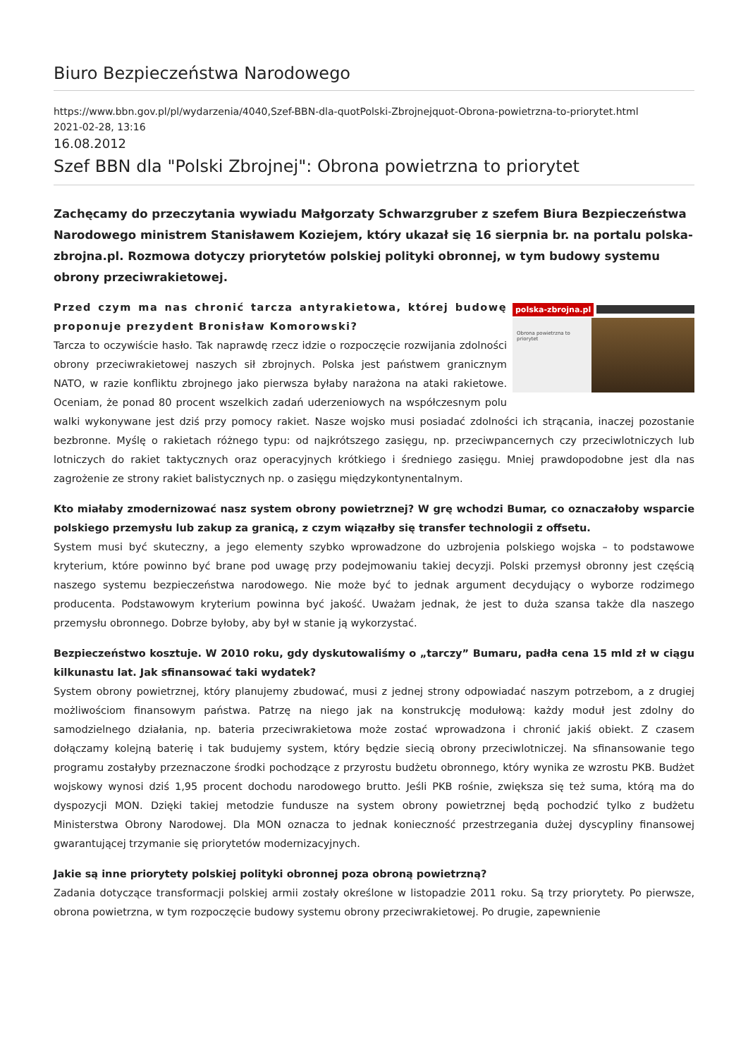Biuro Bezpieczeństwa Narodowego
https://www.bbn.gov.pl/pl/wydarzenia/4040,Szef-BBN-dla-quotPolski-Zbrojnejquot-Obrona-powietrzna-to-priorytet.html
2021-02-28, 13:16
16.08.2012
Szef BBN dla "Polski Zbrojnej": Obrona powietrzna to priorytet
Zachęcamy do przeczytania wywiadu Małgorzaty Schwarzgruber z szefem Biura Bezpieczeństwa Narodowego ministrem Stanisławem Koziejem, który ukazał się 16 sierpnia br. na portalu polska-zbrojna.pl. Rozmowa dotyczy priorytetów polskiej polityki obronnej, w tym budowy systemu obrony przeciwrakietowej.
polska-zbrojna.pl
Obrona powietrzna to priorytet
Przed czym ma nas chronić tarcza antyrakietowa, której budowę proponuje prezydent Bronisław Komorowski?
Tarcza to oczywiście hasło. Tak naprawdę rzecz idzie o rozpoczęcie rozwijania zdolności obrony przeciwrakietowej naszych sił zbrojnych. Polska jest państwem granicznym NATO, w razie konfliktu zbrojnego jako pierwsza byłaby narażona na ataki rakietowe. Oceniam, że ponad 80 procent wszelkich zadań uderzeniowych na współczesnym polu walki wykonywane jest dziś przy pomocy rakiet. Nasze wojsko musi posiadać zdolności ich strącania, inaczej pozostanie bezbronne. Myślę o rakietach różnego typu: od najkrótszego zasięgu, np. przeciwpancernych czy przeciwlotniczych lub lotniczych do rakiet taktycznych oraz operacyjnych krótkiego i średniego zasięgu. Mniej prawdopodobne jest dla nas zagrożenie ze strony rakiet balistycznych np. o zasięgu międzykontynentalnym.
Kto miałaby zmodernizować nasz system obrony powietrznej? W grę wchodzi Bumar, co oznaczałoby wsparcie polskiego przemysłu lub zakup za granicą, z czym wiązałby się transfer technologii z offsetu.
System musi być skuteczny, a jego elementy szybko wprowadzone do uzbrojenia polskiego wojska – to podstawowe kryterium, które powinno być brane pod uwagę przy podejmowaniu takiej decyzji. Polski przemysł obronny jest częścią naszego systemu bezpieczeństwa narodowego. Nie może być to jednak argument decydujący o wyborze rodzimego producenta. Podstawowym kryterium powinna być jakość. Uważam jednak, że jest to duża szansa także dla naszego przemysłu obronnego. Dobrze byłoby, aby był w stanie ją wykorzystać.
Bezpieczeństwo kosztuje. W 2010 roku, gdy dyskutowaliśmy o „tarczy” Bumaru, padła cena 15 mld zł w ciągu kilkunastu lat. Jak sfinansować taki wydatek?
System obrony powietrznej, który planujemy zbudować, musi z jednej strony odpowiadać naszym potrzebom, a z drugiej możliwościom finansowym państwa. Patrzę na niego jak na konstrukcję modułową: każdy moduł jest zdolny do samodzielnego działania, np. bateria przeciwrakietowa może zostać wprowadzona i chronić jakiś obiekt. Z czasem dołączamy kolejną baterię i tak budujemy system, który będzie siecią obrony przeciwlotniczej. Na sfinansowanie tego programu zostałyby przeznaczone środki pochodzące z przyrostu budżetu obronnego, który wynika ze wzrostu PKB. Budżet wojskowy wynosi dziś 1,95 procent dochodu narodowego brutto. Jeśli PKB rośnie, zwiększa się też suma, którą ma do dyspozycji MON. Dzięki takiej metodzie fundusze na system obrony powietrznej będą pochodzić tylko z budżetu Ministerstwa Obrony Narodowej. Dla MON oznacza to jednak konieczność przestrzegania dużej dyscypliny finansowej gwarantującej trzymanie się priorytetów modernizacyjnych.
Jakie są inne priorytety polskiej polityki obronnej poza obroną powietrzną?
Zadania dotyczące transformacji polskiej armii zostały określone w listopadzie 2011 roku. Są trzy priorytety. Po pierwsze, obrona powietrzna, w tym rozpoczęcie budowy systemu obrony przeciwrakietowej. Po drugie, zapewnienie